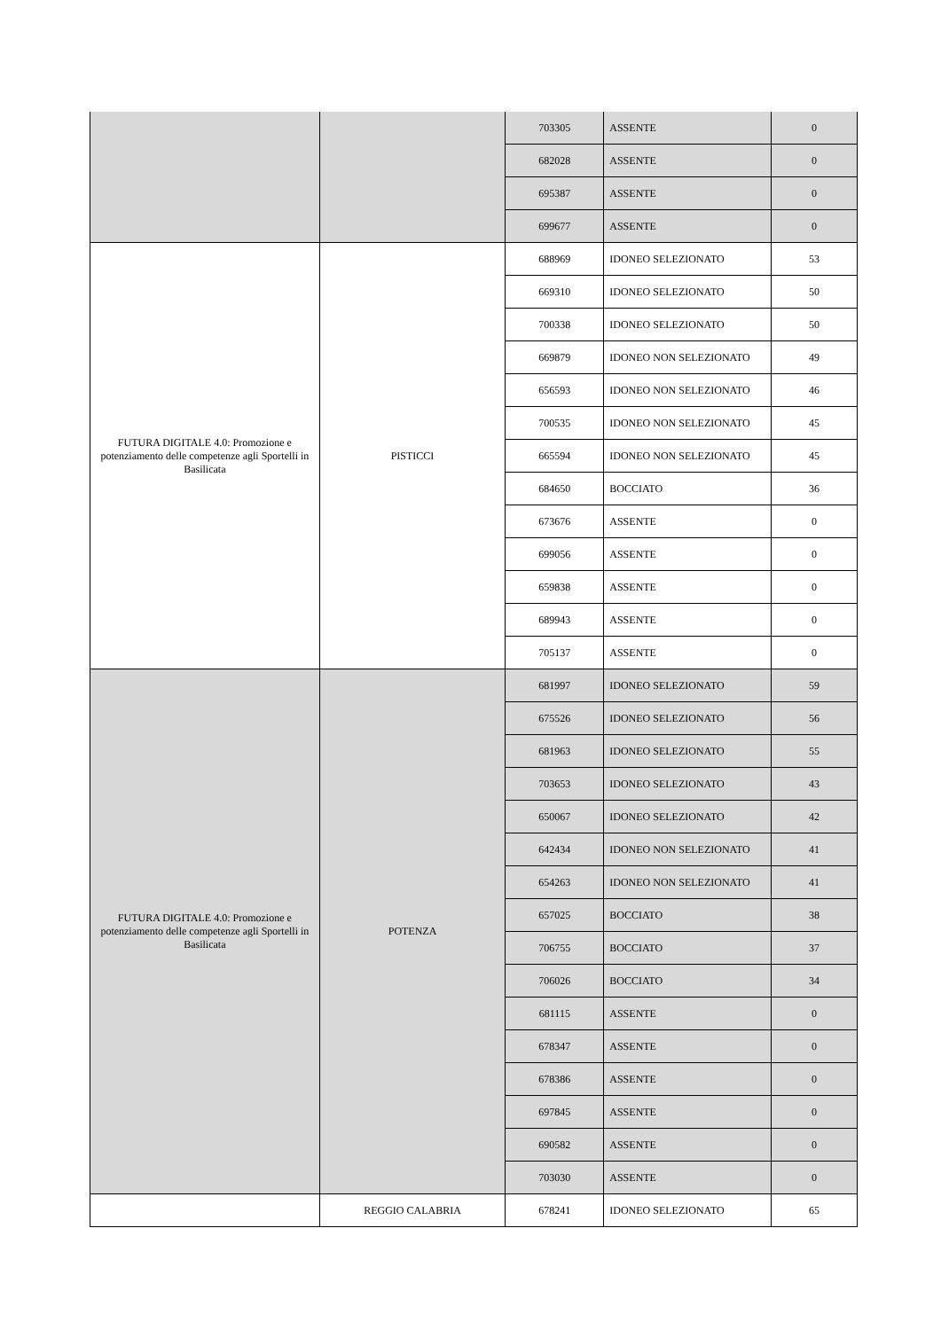| | | 703305 | ASSENTE | 0 |
| | | 682028 | ASSENTE | 0 |
| | | 695387 | ASSENTE | 0 |
| | | 699677 | ASSENTE | 0 |
| FUTURA DIGITALE 4.0: Promozione e potenziamento delle competenze agli Sportelli in Basilicata | PISTICCI | 688969 | IDONEO SELEZIONATO | 53 |
| | | 669310 | IDONEO SELEZIONATO | 50 |
| | | 700338 | IDONEO SELEZIONATO | 50 |
| | | 669879 | IDONEO NON SELEZIONATO | 49 |
| | | 656593 | IDONEO NON SELEZIONATO | 46 |
| | | 700535 | IDONEO NON SELEZIONATO | 45 |
| | | 665594 | IDONEO NON SELEZIONATO | 45 |
| | | 684650 | BOCCIATO | 36 |
| | | 673676 | ASSENTE | 0 |
| | | 699056 | ASSENTE | 0 |
| | | 659838 | ASSENTE | 0 |
| | | 689943 | ASSENTE | 0 |
| | | 705137 | ASSENTE | 0 |
| FUTURA DIGITALE 4.0: Promozione e potenziamento delle competenze agli Sportelli in Basilicata | POTENZA | 681997 | IDONEO SELEZIONATO | 59 |
| | | 675526 | IDONEO SELEZIONATO | 56 |
| | | 681963 | IDONEO SELEZIONATO | 55 |
| | | 703653 | IDONEO SELEZIONATO | 43 |
| | | 650067 | IDONEO SELEZIONATO | 42 |
| | | 642434 | IDONEO NON SELEZIONATO | 41 |
| | | 654263 | IDONEO NON SELEZIONATO | 41 |
| | | 657025 | BOCCIATO | 38 |
| | | 706755 | BOCCIATO | 37 |
| | | 706026 | BOCCIATO | 34 |
| | | 681115 | ASSENTE | 0 |
| | | 678347 | ASSENTE | 0 |
| | | 678386 | ASSENTE | 0 |
| | | 697845 | ASSENTE | 0 |
| | | 690582 | ASSENTE | 0 |
| | | 703030 | ASSENTE | 0 |
| | REGGIO CALABRIA | 678241 | IDONEO SELEZIONATO | 65 |